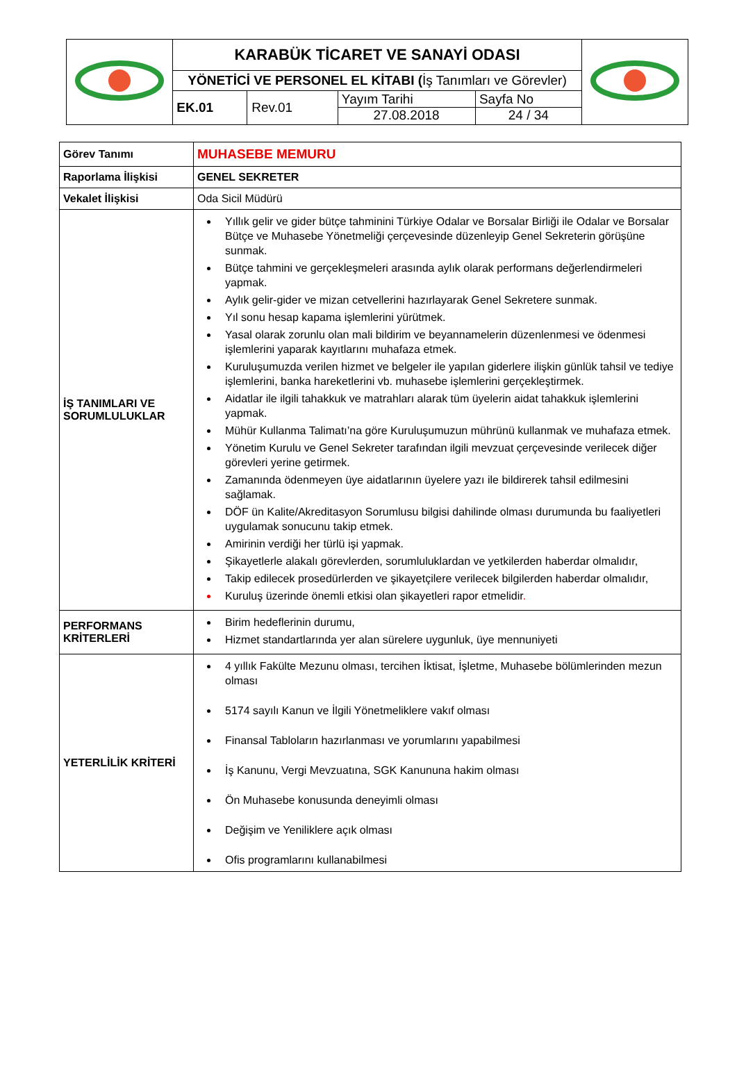| | KARABÜK TİCARET VE SANAYİ ODASI | | | | |
| | YÖNETİCİ VE PERSONEL EL KİTABI ( İş Tanımları ve Görevler) | | | | |
| | EK.01 | Rev.01 | Yayım Tarihi 27.08.2018 | Sayfa No 24 / 34 | |
| Görev Tanımı | MUHASEBE MEMURU |
| Raporlama İlişkisi | GENEL SEKRETER |
| Vekalet İlişkisi | Oda Sicil Müdürü |
| İŞ TANIMLARI VE SORUMLULUKLAR | Yıllık gelir ve gider bütçe tahminini Türkiye Odalar ve Borsalar Birliği ile Odalar ve Borsalar Bütçe ve Muhasebe Yönetmeliği çerçevesinde düzenleyip Genel Sekreterin görüşüne sunmak. Bütçe tahmini ve gerçekleşmeleri arasında aylık olarak performans değerlendirmeleri yapmak. Aylık gelir-gider ve mizan cetvellerini hazırlayarak Genel Sekretere sunmak. Yıl sonu hesap kapama işlemlerini yürütmek. Yasal olarak zorunlu olan mali bildirim ve beyannamelerin düzenlenmesi ve ödenmesi işlemlerini yaparak kayıtlarını muhafaza etmek. Kuruluşumuzda verilen hizmet ve belgeler ile yapılan giderlere ilişkin günlük tahsil ve tediye işlemlerini, banka hareketlerini vb. muhasebe işlemlerini gerçekleştirmek. Aidatlar ile ilgili tahakkuk ve matrahları alarak tüm üyelerin aidat tahakkuk işlemlerini yapmak. Mühür Kullanma Talimatı’na göre Kuruluşumuzun mührünü kullanmak ve muhafaza etmek. Yönetim Kurulu ve Genel Sekreter tarafından ilgili mevzuat çerçevesinde verilecek diğer görevleri yerine getirmek. Zamanında ödenmeyen üye aidatlarının üyelere yazı ile bildirerek tahsil edilmesini sağlamak. DÖF ün Kalite/Akreditasyon Sorumlusu bilgisi dahilinde olması durumunda bu faaliyetleri uygulamak sonucunu takip etmek. Amirinin verdiği her türlü işi yapmak. Şikayetlerle alakalı görevlerden, sorumluluklardan ve yetkilerden haberdar olmalıdır, Takip edilecek prosedürlerden ve şikayetçilere verilecek bilgilerden haberdar olmalıdır, Kuruluş üzerinde önemli etkisi olan şikayetleri rapor etmelidir . |
| PERFORMANS KRİTERLERİ | Birim hedeflerinin durumu, Hizmet standartlarında yer alan sürelere uygunluk, üye mennuniyeti |
| YETERLİLİK KRİTERİ | 4 yıllık Fakülte Mezunu olması, tercihen İktisat, İşletme, Muhasebe bölümlerinden mezun olması 5174 sayılı Kanun ve İlgili Yönetmeliklere vakıf olması Finansal Tabloların hazırlanması ve yorumlarını yapabilmesi İş Kanunu, Vergi Mevzuatına, SGK Kanununa hakim olması Ön Muhasebe konusunda deneyimli olması Değişim ve Yeniliklere açık olması Ofis programlarını kullanabilmesi |